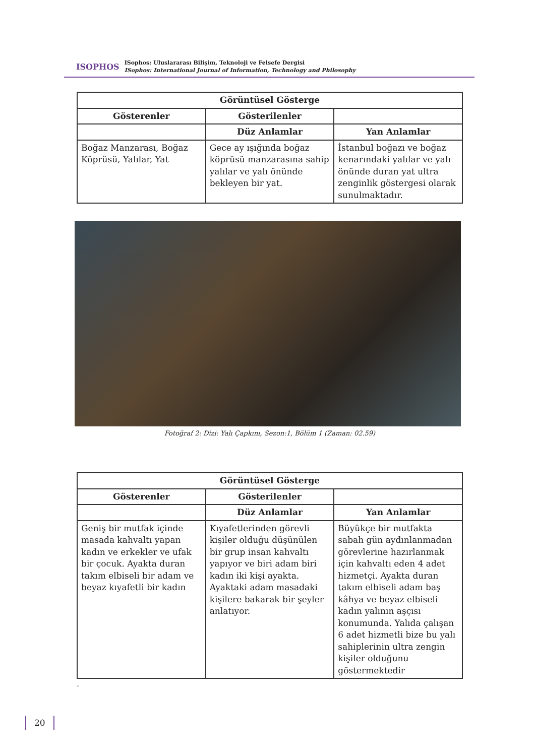ISOPHOS
ISophos: Uluslararası Bilişim, Teknoloji ve Felsefe Dergisi
ISophos: International Journal of Information, Technology and Philosophy
| Görüntüsel Gösterge | | |
| --- | --- | --- |
| Gösterenler | Gösterilenler | |
| | Düz Anlamlar | Yan Anlamlar |
| Boğaz Manzarası, Boğaz Köprüsü, Yalılar, Yat | Gece ay ışığında boğaz köprüsü manzarasına sahip yalılar ve yalı önünde bekleyen bir yat. | İstanbul boğazı ve boğaz kenarındaki yalılar ve yalı önünde duran yat ultra zenginlik göstergesi olarak sunulmaktadır. |
Fotoğraf 2: Dizi: Yalı Çapkını, Sezon:1, Bölüm 1 (Zaman: 02.59)
| Görüntüsel Gösterge | | |
| --- | --- | --- |
| Gösterenler | Gösterilenler | |
| | Düz Anlamlar | Yan Anlamlar |
| Geniş bir mutfak içinde masada kahvaltı yapan kadın ve erkekler ve ufak bir çocuk. Ayakta duran takım elbiseli bir adam ve beyaz kıyafetli bir kadın | Kıyafetlerinden görevli kişiler olduğu düşünülen bir grup insan kahvaltı yapıyor ve biri adam biri kadın iki kişi ayakta. Ayaktaki adam masadaki kişilere bakarak bir şeyler anlatıyor. | Büyükçe bir mutfakta sabah gün aydınlanmadan görevlerine hazırlanmak için kahvaltı eden 4 adet hizmetçi. Ayakta duran takım elbiseli adam baş kâhya ve beyaz elbiseli kadın yalının aşçısı konumunda. Yalıda çalışan 6 adet hizmetli bize bu yalı sahiplerinin ultra zengin kişiler olduğunu göstermektedir |
.
20